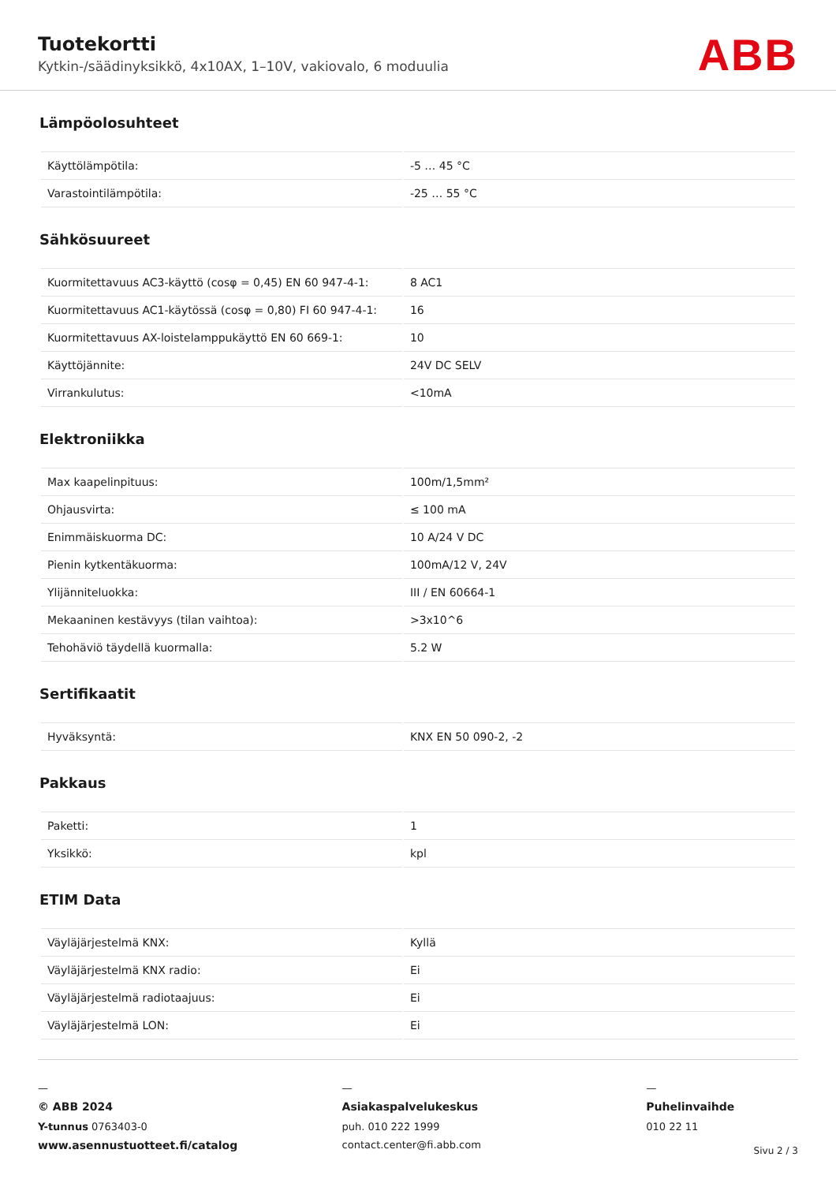Tuotekortti
Kytkin-/säädinyksikkö, 4x10AX, 1–10V, vakiovalo, 6 moduulia
ABB
Lämpöolosuhteet
| Käyttölämpötila: | -5 … 45 °C |
| Varastointilämpötila: | -25 … 55 °C |
Sähkösuureet
| Kuormitettavuus AC3-käyttö (cosφ = 0,45) EN 60 947-4-1: | 8 AC1 |
| Kuormitettavuus AC1-käytössä (cosφ = 0,80) FI 60 947-4-1: | 16 |
| Kuormitettavuus AX-loistelamppukäyttö EN 60 669-1: | 10 |
| Käyttöjännite: | 24V DC SELV |
| Virrankulutus: | <10mA |
Elektroniikka
| Max kaapelinpituus: | 100m/1,5mm² |
| Ohjausvirta: | ≤ 100 mA |
| Enimmäiskuorma DC: | 10 A/24 V DC |
| Pienin kytkentäkuorma: | 100mA/12 V, 24V |
| Ylijänniteluokka: | III / EN 60664-1 |
| Mekaaninen kestävyys (tilan vaihtoa): | >3x10^6 |
| Tehohäviö täydellä kuormalla: | 5.2 W |
Sertifikaatit
| Hyväksyntä: | KNX EN 50 090-2, -2 |
Pakkaus
| Paketti: | 1 |
| Yksikkö: | kpl |
ETIM Data
| Väyläjärjestelmä KNX: | Kyllä |
| Väyläjärjestelmä KNX radio: | Ei |
| Väyläjärjestelmä radiotaajuus: | Ei |
| Väyläjärjestelmä LON: | Ei |
—
© ABB 2024
Y-tunnus 0763403-0
www.asennustuotteet.fi/catalog
—
Asiakaspalvelukeskus
puh. 010 222 1999
contact.center@fi.abb.com
—
Puhelinvaihde
010 22 11
Sivu 2 / 3